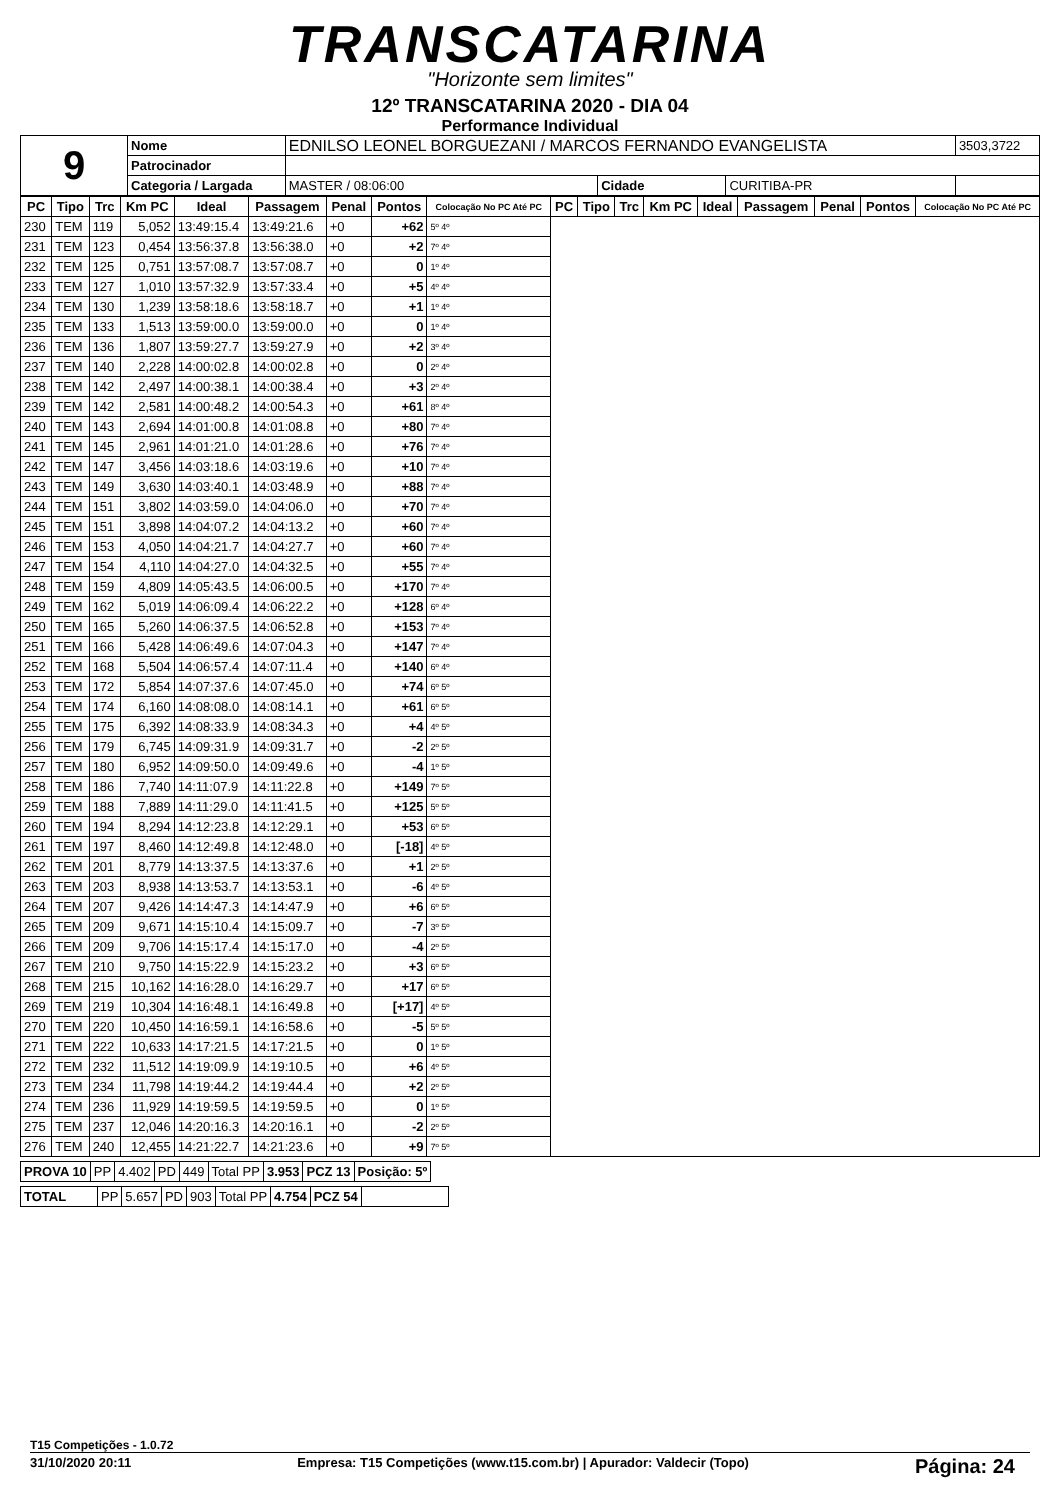TRANSCATARINA
"Horizonte sem limites"
12º TRANSCATARINA 2020 - DIA 04
Performance Individual
| 9 | Nome | EDNILSO LEONEL BORGUEZANI / MARCOS FERNANDO EVANGELISTA | | | 3503,3722 |
| | Patrocinador | | | | |
| | Categoria / Largada | MASTER / 08:06:00 | Cidade | CURITIBA-PR | |
| PC | Tipo | Trc | Km PC | Ideal | Passagem | Penal | Pontos | Colocação No PC Até PC | PC | Tipo | Trc | Km PC | Ideal | Passagem | Penal | Pontos | Colocação No PC Até PC |
| --- | --- | --- | --- | --- | --- | --- | --- | --- | --- | --- | --- | --- | --- | --- | --- | --- | --- |
| 230 | TEM | 119 | 5,052 | 13:49:15.4 | 13:49:21.6 | +0 | +62 | 5º 4º | | | | | | | | | |
| 231 | TEM | 123 | 0,454 | 13:56:37.8 | 13:56:38.0 | +0 | +2 | 7º 4º | | | | | | | | | |
| 232 | TEM | 125 | 0,751 | 13:57:08.7 | 13:57:08.7 | +0 | 0 | 1º 4º | | | | | | | | | |
| 233 | TEM | 127 | 1,010 | 13:57:32.9 | 13:57:33.4 | +0 | +5 | 4º 4º | | | | | | | | | |
| 234 | TEM | 130 | 1,239 | 13:58:18.6 | 13:58:18.7 | +0 | +1 | 1º 4º | | | | | | | | | |
| 235 | TEM | 133 | 1,513 | 13:59:00.0 | 13:59:00.0 | +0 | 0 | 1º 4º | | | | | | | | | |
| 236 | TEM | 136 | 1,807 | 13:59:27.7 | 13:59:27.9 | +0 | +2 | 3º 4º | | | | | | | | | |
| 237 | TEM | 140 | 2,228 | 14:00:02.8 | 14:00:02.8 | +0 | 0 | 2º 4º | | | | | | | | | |
| 238 | TEM | 142 | 2,497 | 14:00:38.1 | 14:00:38.4 | +0 | +3 | 2º 4º | | | | | | | | | |
| 239 | TEM | 142 | 2,581 | 14:00:48.2 | 14:00:54.3 | +0 | +61 | 8º 4º | | | | | | | | | |
| 240 | TEM | 143 | 2,694 | 14:01:00.8 | 14:01:08.8 | +0 | +80 | 7º 4º | | | | | | | | | |
| 241 | TEM | 145 | 2,961 | 14:01:21.0 | 14:01:28.6 | +0 | +76 | 7º 4º | | | | | | | | | |
| 242 | TEM | 147 | 3,456 | 14:03:18.6 | 14:03:19.6 | +0 | +10 | 7º 4º | | | | | | | | | |
| 243 | TEM | 149 | 3,630 | 14:03:40.1 | 14:03:48.9 | +0 | +88 | 7º 4º | | | | | | | | | |
| 244 | TEM | 151 | 3,802 | 14:03:59.0 | 14:04:06.0 | +0 | +70 | 7º 4º | | | | | | | | | |
| 245 | TEM | 151 | 3,898 | 14:04:07.2 | 14:04:13.2 | +0 | +60 | 7º 4º | | | | | | | | | |
| 246 | TEM | 153 | 4,050 | 14:04:21.7 | 14:04:27.7 | +0 | +60 | 7º 4º | | | | | | | | | |
| 247 | TEM | 154 | 4,110 | 14:04:27.0 | 14:04:32.5 | +0 | +55 | 7º 4º | | | | | | | | | |
| 248 | TEM | 159 | 4,809 | 14:05:43.5 | 14:06:00.5 | +0 | +170 | 7º 4º | | | | | | | | | |
| 249 | TEM | 162 | 5,019 | 14:06:09.4 | 14:06:22.2 | +0 | +128 | 6º 4º | | | | | | | | | |
| 250 | TEM | 165 | 5,260 | 14:06:37.5 | 14:06:52.8 | +0 | +153 | 7º 4º | | | | | | | | | |
| 251 | TEM | 166 | 5,428 | 14:06:49.6 | 14:07:04.3 | +0 | +147 | 7º 4º | | | | | | | | | |
| 252 | TEM | 168 | 5,504 | 14:06:57.4 | 14:07:11.4 | +0 | +140 | 6º 4º | | | | | | | | | |
| 253 | TEM | 172 | 5,854 | 14:07:37.6 | 14:07:45.0 | +0 | +74 | 6º 5º | | | | | | | | | |
| 254 | TEM | 174 | 6,160 | 14:08:08.0 | 14:08:14.1 | +0 | +61 | 6º 5º | | | | | | | | | |
| 255 | TEM | 175 | 6,392 | 14:08:33.9 | 14:08:34.3 | +0 | +4 | 4º 5º | | | | | | | | | |
| 256 | TEM | 179 | 6,745 | 14:09:31.9 | 14:09:31.7 | +0 | -2 | 2º 5º | | | | | | | | | |
| 257 | TEM | 180 | 6,952 | 14:09:50.0 | 14:09:49.6 | +0 | -4 | 1º 5º | | | | | | | | | |
| 258 | TEM | 186 | 7,740 | 14:11:07.9 | 14:11:22.8 | +0 | +149 | 7º 5º | | | | | | | | | |
| 259 | TEM | 188 | 7,889 | 14:11:29.0 | 14:11:41.5 | +0 | +125 | 5º 5º | | | | | | | | | |
| 260 | TEM | 194 | 8,294 | 14:12:23.8 | 14:12:29.1 | +0 | +53 | 6º 5º | | | | | | | | | |
| 261 | TEM | 197 | 8,460 | 14:12:49.8 | 14:12:48.0 | +0 | [-18] | 4º 5º | | | | | | | | | |
| 262 | TEM | 201 | 8,779 | 14:13:37.5 | 14:13:37.6 | +0 | +1 | 2º 5º | | | | | | | | | |
| 263 | TEM | 203 | 8,938 | 14:13:53.7 | 14:13:53.1 | +0 | -6 | 4º 5º | | | | | | | | | |
| 264 | TEM | 207 | 9,426 | 14:14:47.3 | 14:14:47.9 | +0 | +6 | 6º 5º | | | | | | | | | |
| 265 | TEM | 209 | 9,671 | 14:15:10.4 | 14:15:09.7 | +0 | -7 | 3º 5º | | | | | | | | | |
| 266 | TEM | 209 | 9,706 | 14:15:17.4 | 14:15:17.0 | +0 | -4 | 2º 5º | | | | | | | | | |
| 267 | TEM | 210 | 9,750 | 14:15:22.9 | 14:15:23.2 | +0 | +3 | 6º 5º | | | | | | | | | |
| 268 | TEM | 215 | 10,162 | 14:16:28.0 | 14:16:29.7 | +0 | +17 | 6º 5º | | | | | | | | | |
| 269 | TEM | 219 | 10,304 | 14:16:48.1 | 14:16:49.8 | +0 | [+17] | 4º 5º | | | | | | | | | |
| 270 | TEM | 220 | 10,450 | 14:16:59.1 | 14:16:58.6 | +0 | -5 | 5º 5º | | | | | | | | | |
| 271 | TEM | 222 | 10,633 | 14:17:21.5 | 14:17:21.5 | +0 | 0 | 1º 5º | | | | | | | | | |
| 272 | TEM | 232 | 11,512 | 14:19:09.9 | 14:19:10.5 | +0 | +6 | 4º 5º | | | | | | | | | |
| 273 | TEM | 234 | 11,798 | 14:19:44.2 | 14:19:44.4 | +0 | +2 | 2º 5º | | | | | | | | | |
| 274 | TEM | 236 | 11,929 | 14:19:59.5 | 14:19:59.5 | +0 | 0 | 1º 5º | | | | | | | | | |
| 275 | TEM | 237 | 12,046 | 14:20:16.3 | 14:20:16.1 | +0 | -2 | 2º 5º | | | | | | | | | |
| 276 | TEM | 240 | 12,455 | 14:21:22.7 | 14:21:23.6 | +0 | +9 | 7º 5º | | | | | | | | | |
| PROVA 10 | PP | 4.402 | PD | 449 | Total PP | 3.953 | PCZ 13 | Posição: 5º |
| TOTAL | PP | 5.657 | PD | 903 | Total PP | 4.754 | PCZ 54 | |
T15 Competições - 1.0.72
31/10/2020 20:11 Empresa: T15 Competições (www.t15.com.br) | Apurador: Valdecir (Topo) Página: 24